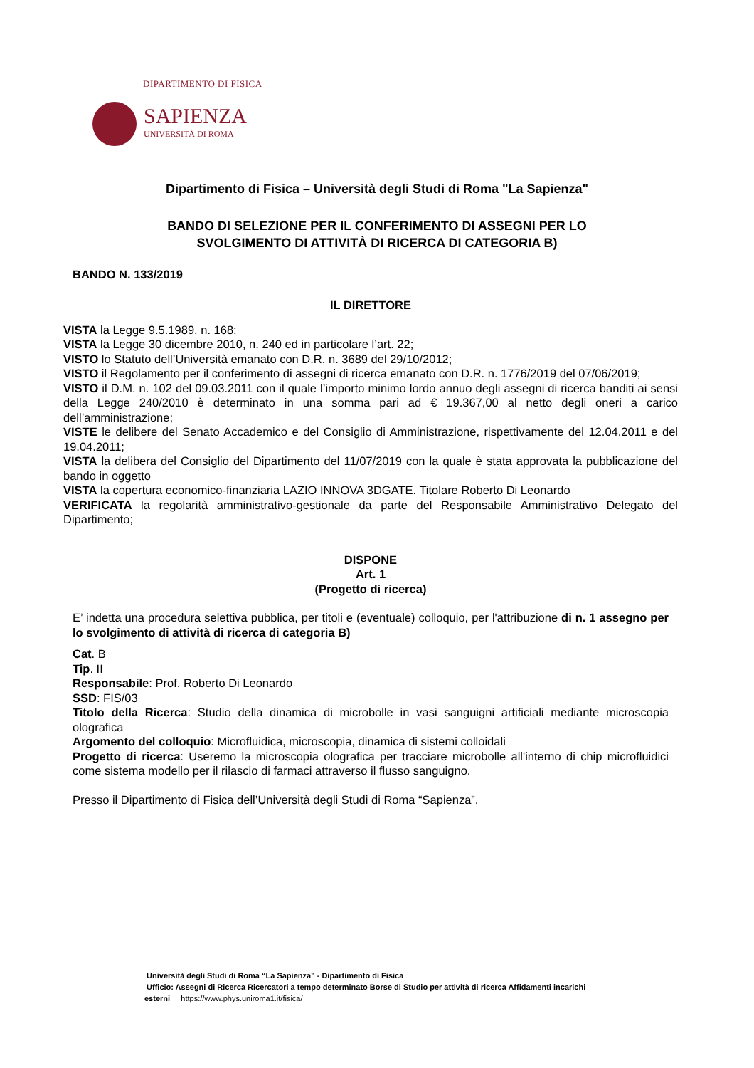DIPARTIMENTO DI FISICA
SAPIENZA
UNIVERSITÀ DI ROMA
Dipartimento di Fisica – Università degli Studi di Roma "La Sapienza"
BANDO DI SELEZIONE PER IL CONFERIMENTO DI ASSEGNI PER LO
SVOLGIMENTO DI ATTIVITÀ DI RICERCA DI CATEGORIA B)
BANDO N. 133/2019
IL DIRETTORE
VISTA la Legge 9.5.1989, n. 168;
VISTA la Legge 30 dicembre 2010, n. 240 ed in particolare l’art. 22;
VISTO lo Statuto dell’Università emanato con D.R. n. 3689 del 29/10/2012;
VISTO il Regolamento per il conferimento di assegni di ricerca emanato con D.R. n. 1776/2019 del 07/06/2019;
VISTO il D.M. n. 102 del 09.03.2011 con il quale l’importo minimo lordo annuo degli assegni di ricerca banditi ai sensi della Legge 240/2010 è determinato in una somma pari ad € 19.367,00 al netto degli oneri a carico dell’amministrazione;
VISTE le delibere del Senato Accademico e del Consiglio di Amministrazione, rispettivamente del 12.04.2011 e del 19.04.2011;
VISTA la delibera del Consiglio del Dipartimento del 11/07/2019 con la quale è stata approvata la pubblicazione del bando in oggetto
VISTA la copertura economico-finanziaria LAZIO INNOVA 3DGATE. Titolare Roberto Di Leonardo
VERIFICATA la regolarità amministrativo-gestionale da parte del Responsabile Amministrativo Delegato del Dipartimento;
DISPONE
Art. 1
(Progetto di ricerca)
E’ indetta una procedura selettiva pubblica, per titoli e (eventuale) colloquio, per l'attribuzione di n. 1 assegno per lo svolgimento di attività di ricerca di categoria B)
Cat. B
Tip. II
Responsabile: Prof. Roberto Di Leonardo
SSD: FIS/03
Titolo della Ricerca: Studio della dinamica di microbolle in vasi sanguigni artificiali mediante microscopia olografica
Argomento del colloquio: Microfluidica, microscopia, dinamica di sistemi colloidali
Progetto di ricerca: Useremo la microscopia olografica per tracciare microbolle all'interno di chip microfluidici come sistema modello per il rilascio di farmaci attraverso il flusso sanguigno.
Presso il Dipartimento di Fisica dell’Università degli Studi di Roma “Sapienza”.
Università degli Studi di Roma “La Sapienza” - Dipartimento di Fisica
Ufficio: Assegni di Ricerca Ricercatori a tempo determinato Borse di Studio per attività di ricerca Affidamenti incarichi
esterni https://www.phys.uniroma1.it/fisica/